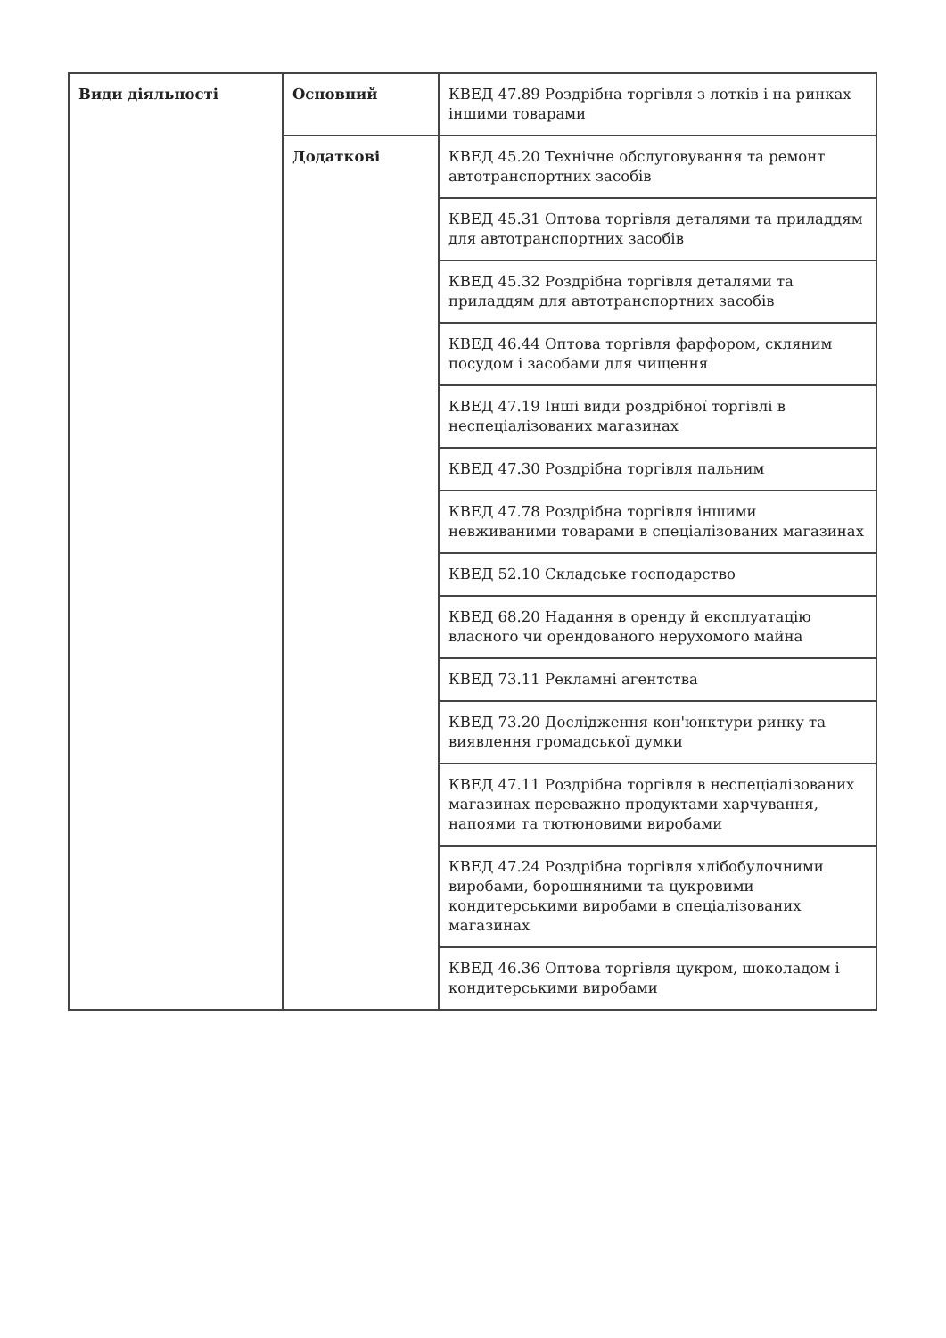| Види діяльності | Основний | КВЕД 47.89 Роздрібна торгівля з лотків і на ринках іншими товарами |
| | Додаткові | КВЕД 45.20 Технічне обслуговування та ремонт автотранспортних засобів |
| | | КВЕД 45.31 Оптова торгівля деталями та приладдям для автотранспортних засобів |
| | | КВЕД 45.32 Роздрібна торгівля деталями та приладдям для автотранспортних засобів |
| | | КВЕД 46.44 Оптова торгівля фарфором, скляним посудом і засобами для чищення |
| | | КВЕД 47.19 Інші види роздрібної торгівлі в неспеціалізованих магазинах |
| | | КВЕД 47.30 Роздрібна торгівля пальним |
| | | КВЕД 47.78 Роздрібна торгівля іншими невживаними товарами в спеціалізованих магазинах |
| | | КВЕД 52.10 Складське господарство |
| | | КВЕД 68.20 Надання в оренду й експлуатацію власного чи орендованого нерухомого майна |
| | | КВЕД 73.11 Рекламні агентства |
| | | КВЕД 73.20 Дослідження кон'юнктури ринку та виявлення громадської думки |
| | | КВЕД 47.11 Роздрібна торгівля в неспеціалізованих магазинах переважно продуктами харчування, напоями та тютюновими виробами |
| | | КВЕД 47.24 Роздрібна торгівля хлібобулочними виробами, борошняними та цукровими кондитерськими виробами в спеціалізованих магазинах |
| | | КВЕД 46.36 Оптова торгівля цукром, шоколадом і кондитерськими виробами |